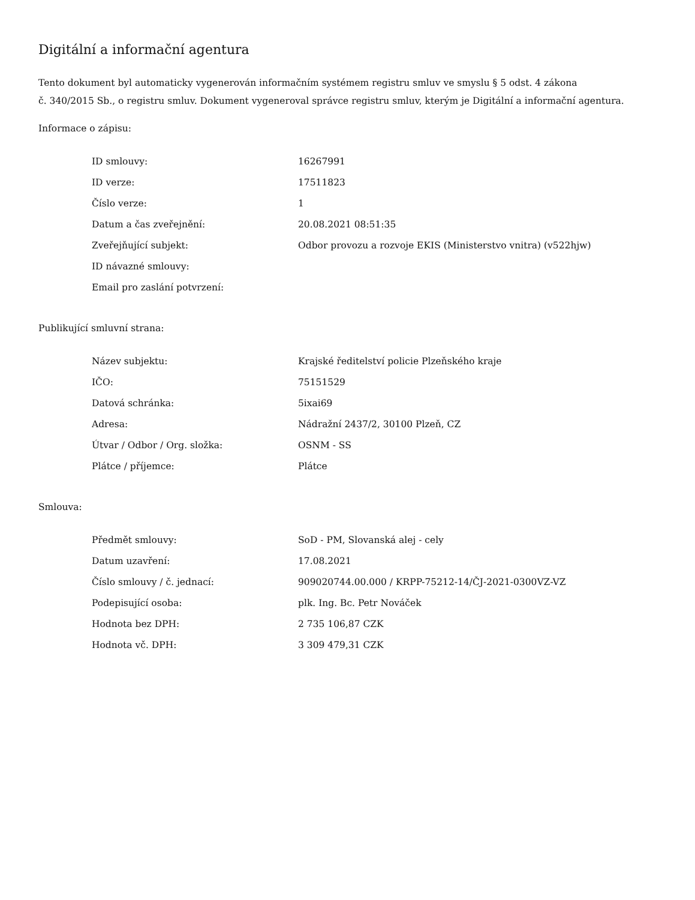Digitální a informační agentura
Tento dokument byl automaticky vygenerován informačním systémem registru smluv ve smyslu § 5 odst. 4 zákona
č. 340/2015 Sb., o registru smluv. Dokument vygeneroval správce registru smluv, kterým je Digitální a informační agentura.
Informace o zápisu:
| ID smlouvy: | 16267991 |
| ID verze: | 17511823 |
| Číslo verze: | 1 |
| Datum a čas zveřejnění: | 20.08.2021 08:51:35 |
| Zveřejňující subjekt: | Odbor provozu a rozvoje EKIS (Ministerstvo vnitra) (v522hjw) |
| ID návazné smlouvy: | |
| Email pro zaslání potvrzení: | |
Publikující smluvní strana:
| Název subjektu: | Krajské ředitelství policie Plzeňského kraje |
| IČO: | 75151529 |
| Datová schránka: | 5ixai69 |
| Adresa: | Nádražní 2437/2, 30100 Plzeň, CZ |
| Útvar / Odbor / Org. složka: | OSNM - SS |
| Plátce / příjemce: | Plátce |
Smlouva:
| Předmět smlouvy: | SoD - PM, Slovanská alej - cely |
| Datum uzavření: | 17.08.2021 |
| Číslo smlouvy / č. jednací: | 909020744.00.000 / KRPP-75212-14/ČJ-2021-0300VZ-VZ |
| Podepisující osoba: | plk. Ing. Bc. Petr Nováček |
| Hodnota bez DPH: | 2 735 106,87 CZK |
| Hodnota vč. DPH: | 3 309 479,31 CZK |